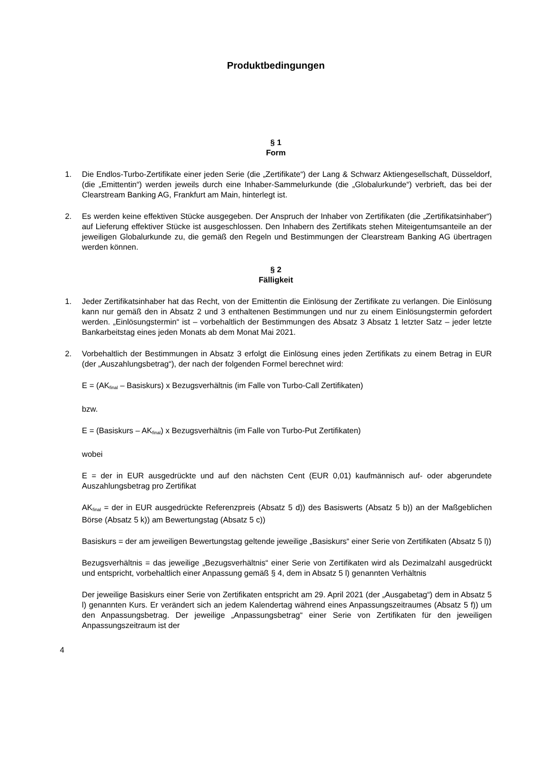Produktbedingungen
§ 1
Form
1. Die Endlos-Turbo-Zertifikate einer jeden Serie (die „Zertifikate“) der Lang & Schwarz Aktiengesellschaft, Düsseldorf, (die „Emittentin“) werden jeweils durch eine Inhaber-Sammelurkunde (die „Globalurkunde“) verbrieft, das bei der Clearstream Banking AG, Frankfurt am Main, hinterlegt ist.
2. Es werden keine effektiven Stücke ausgegeben. Der Anspruch der Inhaber von Zertifikaten (die „Zertifikatsinhaber“) auf Lieferung effektiver Stücke ist ausgeschlossen. Den Inhabern des Zertifikats stehen Miteigentumsanteile an der jeweiligen Globalurkunde zu, die gemäß den Regeln und Bestimmungen der Clearstream Banking AG übertragen werden können.
§ 2
Fälligkeit
1. Jeder Zertifikatsinhaber hat das Recht, von der Emittentin die Einlösung der Zertifikate zu verlangen. Die Einlösung kann nur gemäß den in Absatz 2 und 3 enthaltenen Bestimmungen und nur zu einem Einlösungstermin gefordert werden. „Einlösungstermin“ ist – vorbehaltlich der Bestimmungen des Absatz 3 Absatz 1 letzter Satz – jeder letzte Bankarbeitstag eines jeden Monats ab dem Monat Mai 2021.
2. Vorbehaltlich der Bestimmungen in Absatz 3 erfolgt die Einlösung eines jeden Zertifikats zu einem Betrag in EUR (der „Auszahlungsbetrag“), der nach der folgenden Formel berechnet wird:
E = (AK<sub>final</sub> – Basiskurs) x Bezugsverhältnis (im Falle von Turbo-Call Zertifikaten)
bzw.
E = (Basiskurs – AK<sub>final</sub>) x Bezugsverhältnis (im Falle von Turbo-Put Zertifikaten)
wobei
E = der in EUR ausgedrückte und auf den nächsten Cent (EUR 0,01) kaufmännisch auf- oder abgerundete Auszahlungsbetrag pro Zertifikat
AK<sub>final</sub> = der in EUR ausgedrückte Referenzpreis (Absatz 5 d)) des Basiswerts (Absatz 5 b)) an der Maßgeblichen Börse (Absatz 5 k)) am Bewertungstag (Absatz 5 c))
Basiskurs = der am jeweiligen Bewertungstag geltende jeweilige „Basiskurs“ einer Serie von Zertifikaten (Absatz 5 l))
Bezugsverhältnis = das jeweilige „Bezugsverhältnis“ einer Serie von Zertifikaten wird als Dezimalzahl ausgedrückt und entspricht, vorbehaltlich einer Anpassung gemäß § 4, dem in Absatz 5 l) genannten Verhältnis
Der jeweilige Basiskurs einer Serie von Zertifikaten entspricht am 29. April 2021 (der „Ausgabetag“) dem in Absatz 5 l) genannten Kurs. Er verändert sich an jedem Kalendertag während eines Anpassungszeitraumes (Absatz 5 f)) um den Anpassungsbetrag. Der jeweilige „Anpassungsbetrag“ einer Serie von Zertifikaten für den jeweiligen Anpassungszeitraum ist der
4